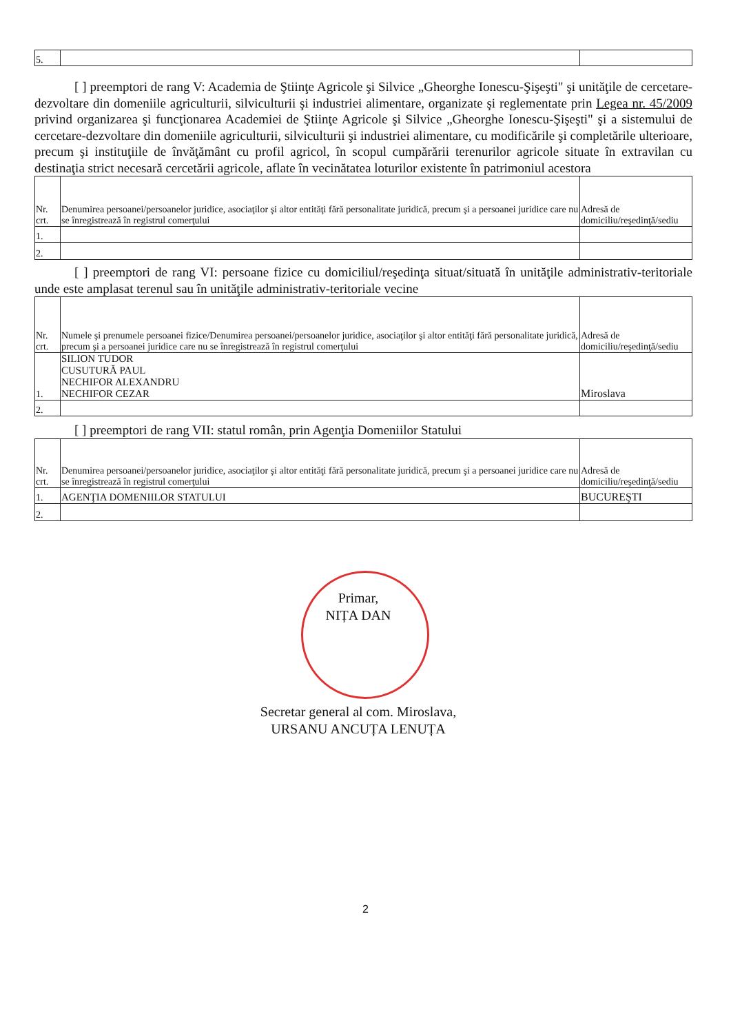| 5. | | |
[ ] preemptori de rang V: Academia de Ştiinţe Agricole şi Silvice „Gheorghe Ionescu-Şişeşti" şi unităţile de cercetare-dezvoltare din domeniile agriculturii, silviculturii şi industriei alimentare, organizate şi reglementate prin Legea nr. 45/2009 privind organizarea şi funcţionarea Academiei de Ştiinţe Agricole şi Silvice „Gheorghe Ionescu-Şişeşti" şi a sistemului de cercetare-dezvoltare din domeniile agriculturii, silviculturii şi industriei alimentare, cu modificările şi completările ulterioare, precum şi instituţiile de învăţământ cu profil agricol, în scopul cumpărării terenurilor agricole situate în extravilan cu destinaţia strict necesară cercetării agricole, aflate în vecinătatea loturilor existente în patrimoniul acestora
| Nr. crt. | Denumirea persoanei/persoanelor juridice, asociaţilor şi altor entităţi fără personalitate juridică, precum şi a persoanei juridice care nu se înregistrează în registrul comerţului | Adresă de domiciliu/reşedinţă/sediu |
| --- | --- | --- |
| 1. | | |
| 2. | | |
[ ] preemptori de rang VI: persoane fizice cu domiciliul/reşedinţa situat/situată în unităţile administrativ-teritoriale unde este amplasat terenul sau în unităţile administrativ-teritoriale vecine
| Nr. crt. | Numele şi prenumele persoanei fizice/Denumirea persoanei/persoanelor juridice, asociaţilor şi altor entităţi fără personalitate juridică, precum şi a persoanei juridice care nu se înregistrează în registrul comerţului | Adresă de domiciliu/reşedinţă/sediu |
| --- | --- | --- |
| 1. | SILION TUDOR CUSUTURĂ PAUL NECHIFOR ALEXANDRU NECHIFOR CEZAR | Miroslava |
| 2. | | |
[ ] preemptori de rang VII: statul român, prin Agenţia Domeniilor Statului
| Nr. crt. | Denumirea persoanei/persoanelor juridice, asociaţilor şi altor entităţi fără personalitate juridică, precum şi a persoanei juridice care nu se înregistrează în registrul comerţului | Adresă de domiciliu/reşedinţă/sediu |
| --- | --- | --- |
| 1. | AGENŢIA DOMENIILOR STATULUI | BUCUREŞTI |
| 2. | | |
Primar,
NIȚA DAN
Secretar general al com. Miroslava,
URSANU ANCUȚA LENUȚA
2